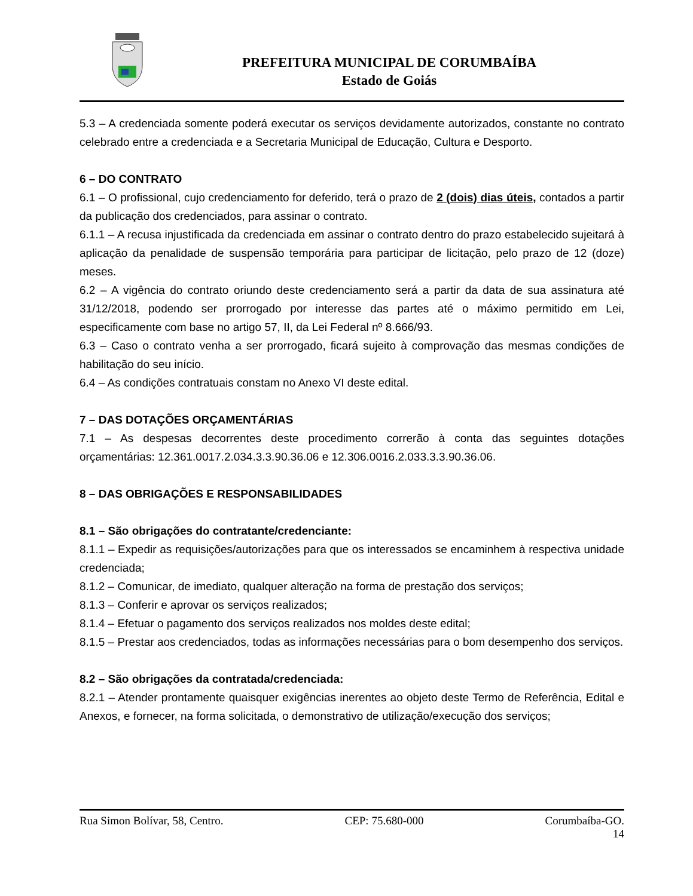PREFEITURA MUNICIPAL DE CORUMBAÍBA
Estado de Goiás
5.3 – A credenciada somente poderá executar os serviços devidamente autorizados, constante no contrato celebrado entre a credenciada e a Secretaria Municipal de Educação, Cultura e Desporto.
6 – DO CONTRATO
6.1 – O profissional, cujo credenciamento for deferido, terá o prazo de 2 (dois) dias úteis, contados a partir da publicação dos credenciados, para assinar o contrato.
6.1.1 – A recusa injustificada da credenciada em assinar o contrato dentro do prazo estabelecido sujeitará à aplicação da penalidade de suspensão temporária para participar de licitação, pelo prazo de 12 (doze) meses.
6.2 – A vigência do contrato oriundo deste credenciamento será a partir da data de sua assinatura até 31/12/2018, podendo ser prorrogado por interesse das partes até o máximo permitido em Lei, especificamente com base no artigo 57, II, da Lei Federal nº 8.666/93.
6.3 – Caso o contrato venha a ser prorrogado, ficará sujeito à comprovação das mesmas condições de habilitação do seu início.
6.4 – As condições contratuais constam no Anexo VI deste edital.
7 – DAS DOTAÇÕES ORÇAMENTÁRIAS
7.1 – As despesas decorrentes deste procedimento correrão à conta das seguintes dotações orçamentárias: 12.361.0017.2.034.3.3.90.36.06 e 12.306.0016.2.033.3.3.90.36.06.
8 – DAS OBRIGAÇÕES E RESPONSABILIDADES
8.1 – São obrigações do contratante/credenciante:
8.1.1 – Expedir as requisições/autorizações para que os interessados se encaminhem à respectiva unidade credenciada;
8.1.2 – Comunicar, de imediato, qualquer alteração na forma de prestação dos serviços;
8.1.3 – Conferir e aprovar os serviços realizados;
8.1.4 – Efetuar o pagamento dos serviços realizados nos moldes deste edital;
8.1.5 – Prestar aos credenciados, todas as informações necessárias para o bom desempenho dos serviços.
8.2 – São obrigações da contratada/credenciada:
8.2.1 – Atender prontamente quaisquer exigências inerentes ao objeto deste Termo de Referência, Edital e Anexos, e fornecer, na forma solicitada, o demonstrativo de utilização/execução dos serviços;
Rua Simon Bolívar, 58, Centro. CEP: 75.680-000 Corumbaíba-GO.
14